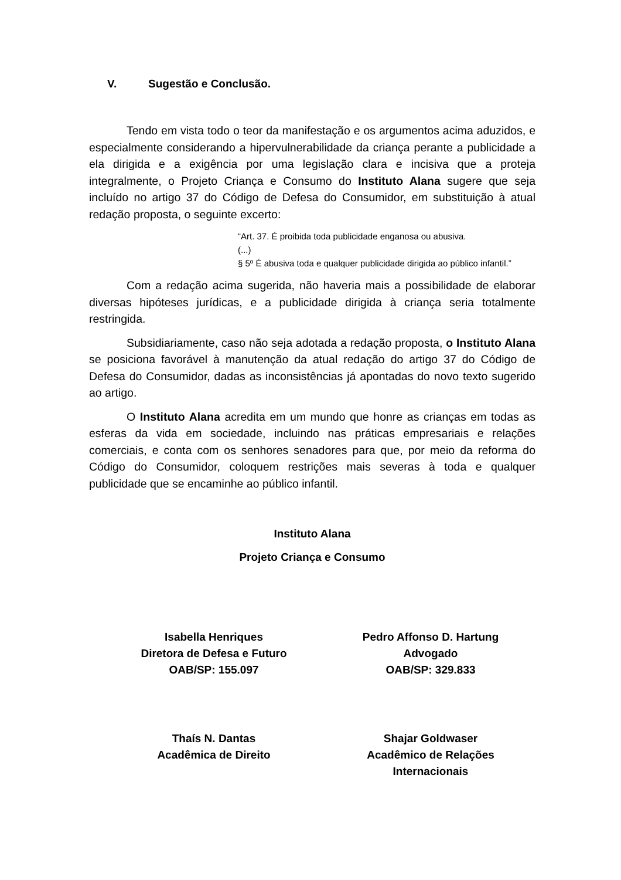V. Sugestão e Conclusão.
Tendo em vista todo o teor da manifestação e os argumentos acima aduzidos, e especialmente considerando a hipervulnerabilidade da criança perante a publicidade a ela dirigida e a exigência por uma legislação clara e incisiva que a proteja integralmente, o Projeto Criança e Consumo do Instituto Alana sugere que seja incluído no artigo 37 do Código de Defesa do Consumidor, em substituição à atual redação proposta, o seguinte excerto:
“Art. 37. É proibida toda publicidade enganosa ou abusiva.
(...)
§ 5º É abusiva toda e qualquer publicidade dirigida ao público infantil.”
Com a redação acima sugerida, não haveria mais a possibilidade de elaborar diversas hipóteses jurídicas, e a publicidade dirigida à criança seria totalmente restringida.
Subsidiariamente, caso não seja adotada a redação proposta, o Instituto Alana se posiciona favorável à manutenção da atual redação do artigo 37 do Código de Defesa do Consumidor, dadas as inconsistências já apontadas do novo texto sugerido ao artigo.
O Instituto Alana acredita em um mundo que honre as crianças em todas as esferas da vida em sociedade, incluindo nas práticas empresariais e relações comerciais, e conta com os senhores senadores para que, por meio da reforma do Código do Consumidor, coloquem restrições mais severas à toda e qualquer publicidade que se encaminhe ao público infantil.
Instituto Alana
Projeto Criança e Consumo
Isabella Henriques
Diretora de Defesa e Futuro
OAB/SP: 155.097
Pedro Affonso D. Hartung
Advogado
OAB/SP: 329.833
Thaís N. Dantas
Acadêmica de Direito
Shajar Goldwaser
Acadêmico de Relações
Internacionais